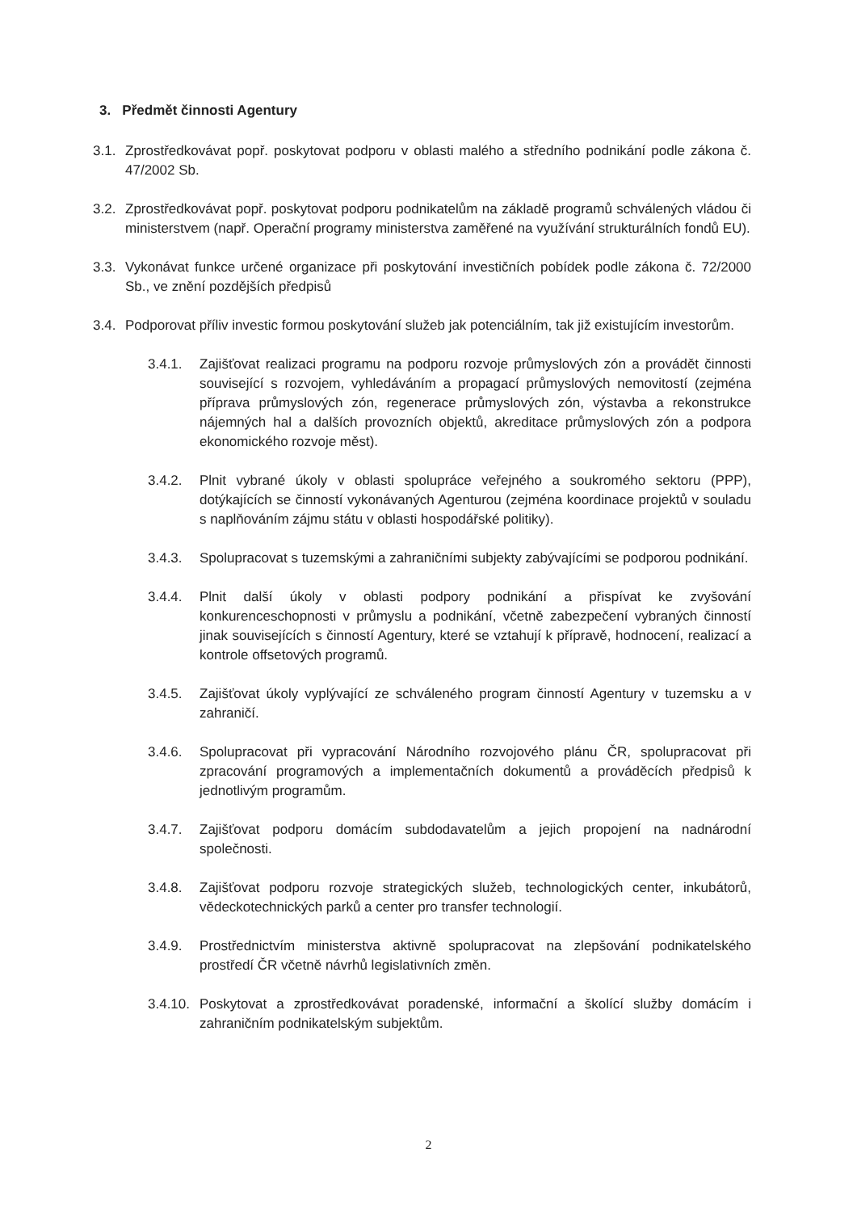3. Předmět činnosti Agentury
3.1.
Zprostředkovávat popř. poskytovat podporu v oblasti malého a středního podnikání podle zákona č. 47/2002 Sb.
3.2.
Zprostředkovávat popř. poskytovat podporu podnikatelům na základě programů schválených vládou či ministerstvem (např. Operační programy ministerstva zaměřené na využívání strukturálních fondů EU).
3.3.
Vykonávat funkce určené organizace při poskytování investičních pobídek podle zákona č. 72/2000 Sb., ve znění pozdějších předpisů
3.4.
Podporovat příliv investic formou poskytování služeb jak potenciálním, tak již existujícím investorům.
3.4.1. Zajišťovat realizaci programu na podporu rozvoje průmyslových zón a provádět činnosti související s rozvojem, vyhledáváním a propagací průmyslových nemovitostí (zejména příprava průmyslových zón, regenerace průmyslových zón, výstavba a rekonstrukce nájemných hal a dalších provozních objektů, akreditace průmyslových zón a podpora ekonomického rozvoje měst).
3.4.2. Plnit vybrané úkoly v oblasti spolupráce veřejného a soukromého sektoru (PPP), dotýkajících se činností vykonávaných Agenturou (zejména koordinace projektů v souladu s naplňováním zájmu státu v oblasti hospodářské politiky).
3.4.3. Spolupracovat s tuzemskými a zahraničními subjekty zabývajícími se podporou podnikání.
3.4.4. Plnit další úkoly v oblasti podpory podnikání a přispívat ke zvyšování konkurenceschopnosti v průmyslu a podnikání, včetně zabezpečení vybraných činností jinak souvisejících s činností Agentury, které se vztahují k přípravě, hodnocení, realizací a kontrole offsetových programů.
3.4.5. Zajišťovat úkoly vyplývající ze schváleného program činností Agentury v tuzemsku a v zahraničí.
3.4.6. Spolupracovat při vypracování Národního rozvojového plánu ČR, spolupracovat při zpracování programových a implementačních dokumentů a prováděcích předpisů k jednotlivým programům.
3.4.7. Zajišťovat podporu domácím subdodavatelům a jejich propojení na nadnárodní společnosti.
3.4.8. Zajišťovat podporu rozvoje strategických služeb, technologických center, inkubátorů, vědeckotechnických parků a center pro transfer technologií.
3.4.9. Prostřednictvím ministerstva aktivně spolupracovat na zlepšování podnikatelského prostředí ČR včetně návrhů legislativních změn.
3.4.10.
Poskytovat a zprostředkovávat poradenské, informační a školící služby domácím i zahraničním podnikatelským subjektům.
2